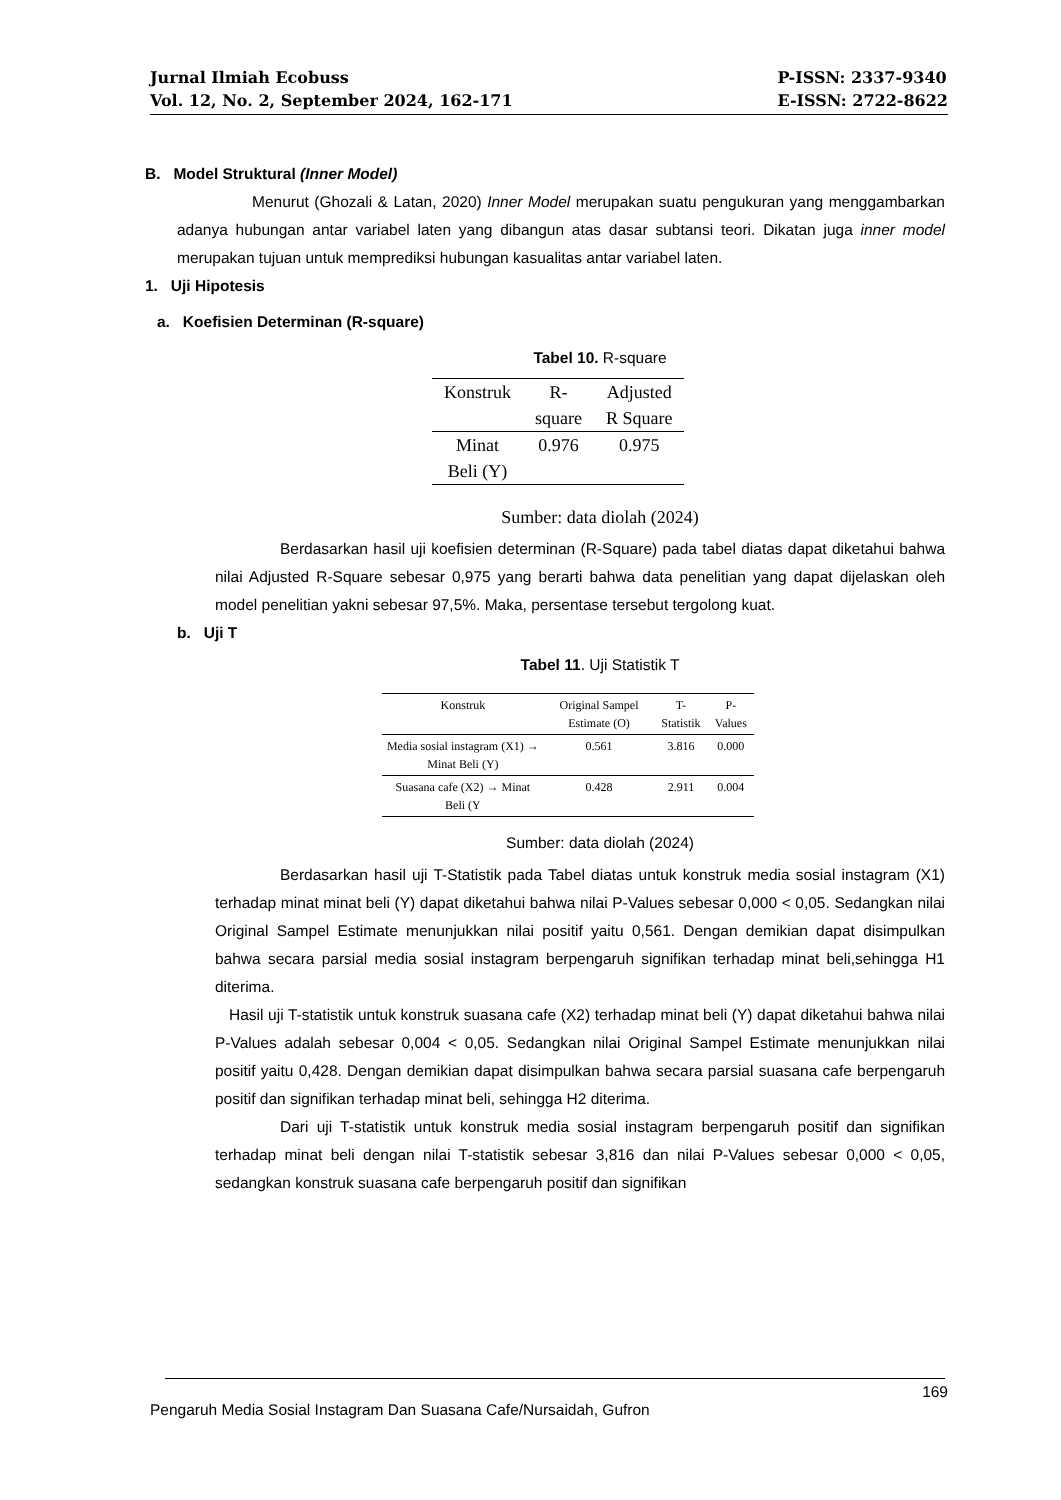Jurnal Ilmiah Ecobuss
Vol. 12, No. 2, September 2024, 162-171
P-ISSN: 2337-9340
E-ISSN: 2722-8622
B. Model Struktural (Inner Model)
Menurut (Ghozali & Latan, 2020) Inner Model merupakan suatu pengukuran yang menggambarkan adanya hubungan antar variabel laten yang dibangun atas dasar subtansi teori. Dikatan juga inner model merupakan tujuan untuk memprediksi hubungan kasualitas antar variabel laten.
1. Uji Hipotesis
a. Koefisien Determinan (R-square)
Tabel 10. R-square
| Konstruk | R- square | Adjusted R Square |
| --- | --- | --- |
| Minat Beli (Y) | 0.976 | 0.975 |
Sumber: data diolah (2024)
Berdasarkan hasil uji koefisien determinan (R-Square) pada tabel diatas dapat diketahui bahwa nilai Adjusted R-Square sebesar 0,975 yang berarti bahwa data penelitian yang dapat dijelaskan oleh model penelitian yakni sebesar 97,5%. Maka, persentase tersebut tergolong kuat.
b. Uji T
Tabel 11. Uji Statistik T
| Konstruk | Original Sampel Estimate (O) | T-Statistik | P-Values |
| --- | --- | --- | --- |
| Media sosial instagram (X1) → Minat Beli (Y) | 0.561 | 3.816 | 0.000 |
| Suasana cafe (X2) → Minat Beli (Y | 0.428 | 2.911 | 0.004 |
Sumber: data diolah (2024)
Berdasarkan hasil uji T-Statistik pada Tabel diatas untuk konstruk media sosial instagram (X1) terhadap minat minat beli (Y) dapat diketahui bahwa nilai P-Values sebesar 0,000 < 0,05. Sedangkan nilai Original Sampel Estimate menunjukkan nilai positif yaitu 0,561. Dengan demikian dapat disimpulkan bahwa secara parsial media sosial instagram berpengaruh signifikan terhadap minat beli,sehingga H1 diterima.
Hasil uji T-statistik untuk konstruk suasana cafe (X2) terhadap minat beli (Y) dapat diketahui bahwa nilai P-Values adalah sebesar 0,004 < 0,05. Sedangkan nilai Original Sampel Estimate menunjukkan nilai positif yaitu 0,428. Dengan demikian dapat disimpulkan bahwa secara parsial suasana cafe berpengaruh positif dan signifikan terhadap minat beli, sehingga H2 diterima.
Dari uji T-statistik untuk konstruk media sosial instagram berpengaruh positif dan signifikan terhadap minat beli dengan nilai T-statistik sebesar 3,816 dan nilai P-Values sebesar 0,000 < 0,05, sedangkan konstruk suasana cafe berpengaruh positif dan signifikan
169
Pengaruh Media Sosial Instagram Dan Suasana Cafe/Nursaidah, Gufron